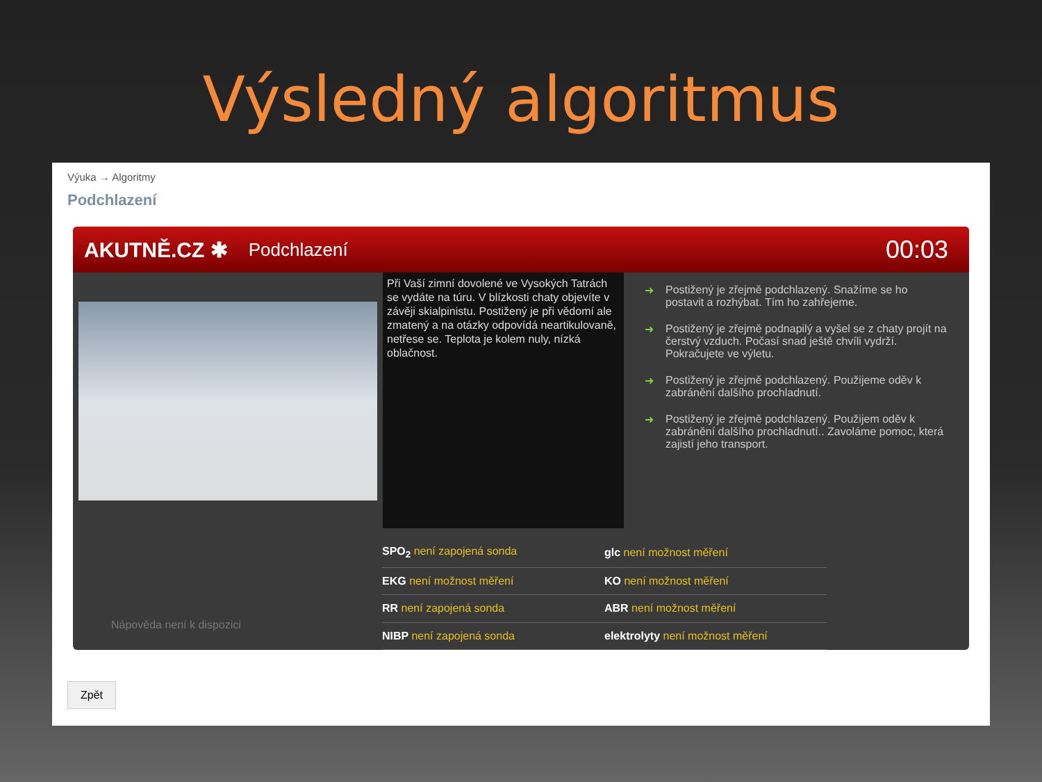Výsledný algoritmus
Výuka → Algoritmy
Podchlazení
AKUTNĚ.CZ ✱ Podchlazení 00:03
Při Vaší zimní dovolené ve Vysokých Tatrách se vydáte na túru. V blízkosti chaty objevíte v závěji skialpinistu. Postižený je při vědomí ale zmatený a na otázky odpovídá neartikulovaně, netřese se. Teplota je kolem nuly, nízká oblačnost.
➜ Postižený je zřejmě podchlazený. Snažíme se ho postavit a rozhýbat. Tím ho zahřejeme.
➜ Postižený je zřejmě podnapilý a vyšel se z chaty projít na čerstvý vzduch. Počasí snad ještě chvíli vydrží. Pokračujete ve výletu.
➜ Postižený je zřejmě podchlazený. Použijeme oděv k zabránění dalšího prochladnutí.
➜ Postižený je zřejmě podchlazený. Použijem oděv k zabránění dalšího prochladnutí.. Zavoláme pomoc, která zajistí jeho transport.
Nápověda není k dispozici
| SPO<sub>2</sub> není zapojená sonda | glc není možnost měření |
| EKG není možnost měření | KO není možnost měření |
| RR není zapojená sonda | ABR není možnost měření |
| NIBP není zapojená sonda | elektrolyty není možnost měření |
Zpět